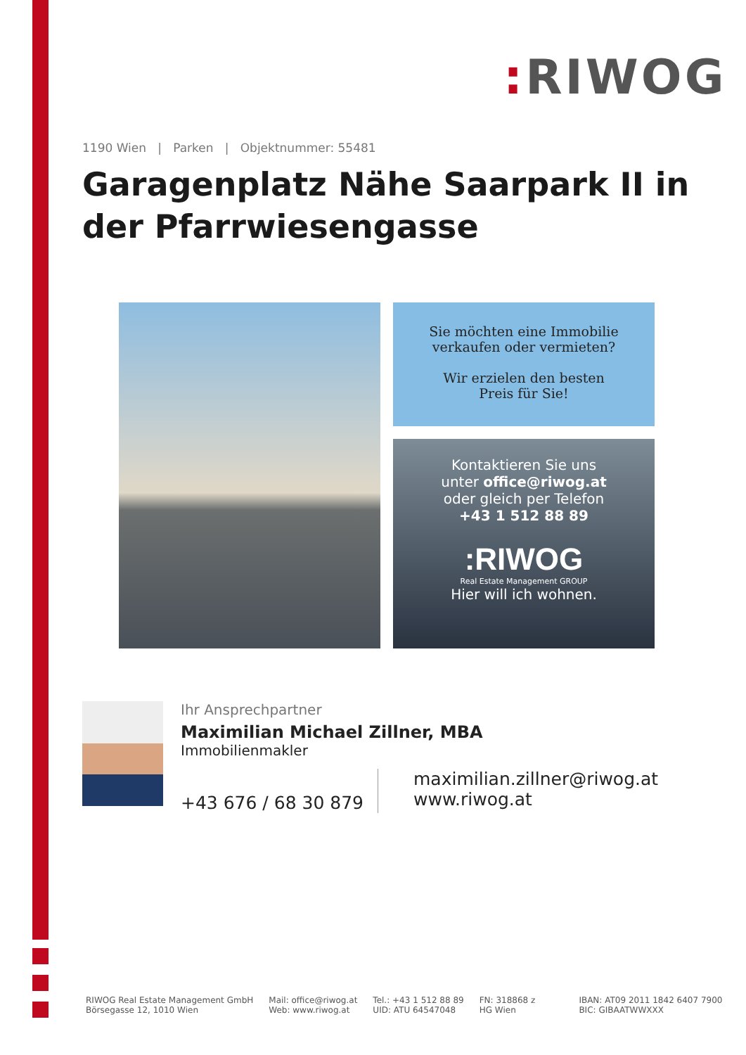: RIWOG
1190 Wien | Parken | Objektnummer: 55481
Garagenplatz Nähe Saarpark II in der Pfarrwiesengasse
Sie möchten eine Immobilie
verkaufen oder vermieten?
Wir erzielen den besten
Preis für Sie!
Kontaktieren Sie uns
unter office@riwog.at
oder gleich per Telefon
+43 1 512 88 89
:RIWOG
Real Estate Management GROUP
Hier will ich wohnen.
Ihr Ansprechpartner
Maximilian Michael Zillner, MBA
Immobilienmakler
+43 676 / 68 30 879
maximilian.zillner@riwog.at
www.riwog.at
RIWOG Real Estate Management GmbH
Börsegasse 12, 1010 Wien
Mail: office@riwog.at
Web: www.riwog.at
Tel.: +43 1 512 88 89
UID: ATU 64547048
FN: 318868 z
HG Wien
IBAN: AT09 2011 1842 6407 7900
BIC: GIBAATWWXXX